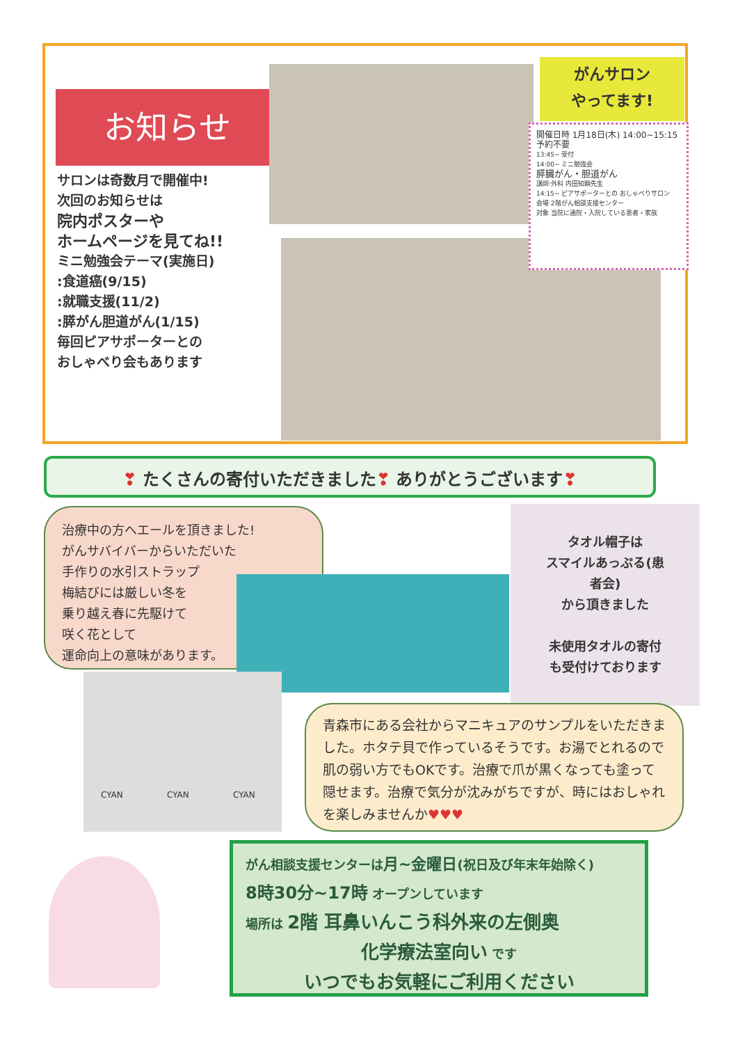お知らせ
サロンは奇数月で開催中!
次回のお知らせは
院内ポスターや
ホームページを見てね!!
ミニ勉強会テーマ(実施日)
:食道癌(9/15)
:就職支援(11/2)
:膵がん胆道がん(1/15)
毎回ピアサポーターとの
おしゃべり会もあります
がんサロン
やってます!
開催日時 1月18日(木) 14:00~15:15 予約不要
13:45~ 受付
14:00~ ミニ勉強会
膵臓がん・胆道がん
講師:外科 内田知顕先生
14:15~ ピアサポーターとの おしゃべりサロン
会場 2階がん相談支援センター
対象 当院に通院・入院している患者・家族
❣ たくさんの寄付いただきました❣ ありがとうございます❣
治療中の方へエールを頂きました!
がんサバイバーからいただいた
手作りの水引ストラップ
梅結びには厳しい冬を
乗り越え春に先駆けて
咲く花として
運命向上の意味があります。
タオル帽子は
スマイルあっぷる(患
者会)
から頂きました
未使用タオルの寄付
も受付けております
CYAN CYAN CYAN
青森市にある会社からマニキュアのサンプルをいただきました。ホタテ貝で作っているそうです。お湯でとれるので肌の弱い方でもOKです。治療で爪が黒くなっても塗って隠せます。治療で気分が沈みがちですが、時にはおしゃれを楽しみませんか♥♥♥
がん相談支援センターは月~金曜日(祝日及び年末年始除く)
8時30分~17時 オープンしています
場所は 2階 耳鼻いんこう科外来の左側奥
化学療法室向い です
いつでもお気軽にご利用ください